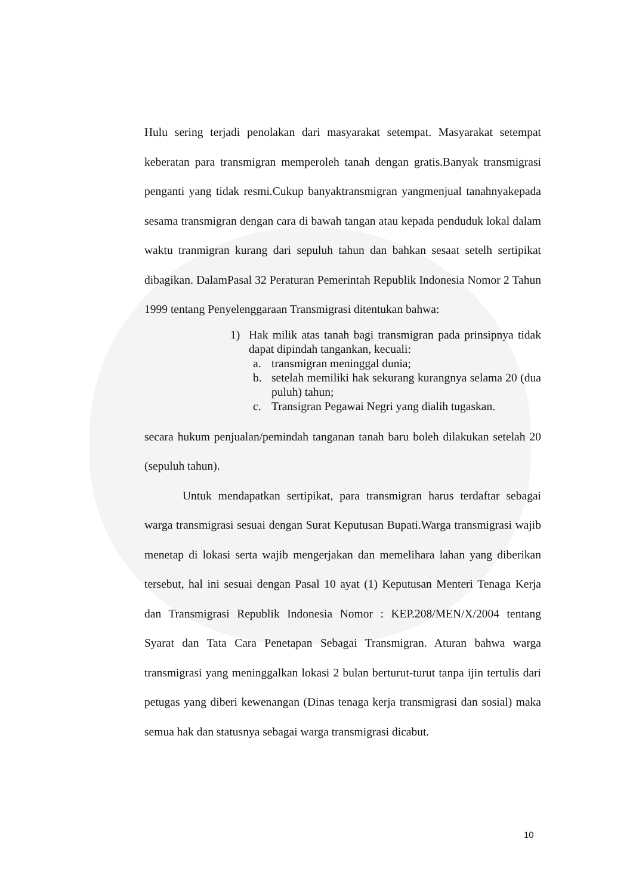Hulu sering terjadi penolakan dari masyarakat setempat. Masyarakat setempat keberatan para transmigran memperoleh tanah dengan gratis.Banyak transmigrasi penganti yang tidak resmi.Cukup banyaktransmigran yangmenjual tanahnyakepada sesama transmigran dengan cara di bawah tangan atau kepada penduduk lokal dalam waktu tranmigran kurang dari sepuluh tahun dan bahkan sesaat setelh sertipikat dibagikan. DalamPasal 32 Peraturan Pemerintah Republik Indonesia Nomor 2 Tahun 1999 tentang Penyelenggaraan Transmigrasi ditentukan bahwa:
1) Hak milik atas tanah bagi transmigran pada prinsipnya tidak dapat dipindah tangankan, kecuali:
a. transmigran meninggal dunia;
b. setelah memiliki hak sekurang kurangnya selama 20 (dua puluh) tahun;
c. Transigran Pegawai Negri yang dialih tugaskan.
secara hukum penjualan/pemindah tanganan tanah baru boleh dilakukan setelah 20 (sepuluh tahun).
Untuk mendapatkan sertipikat, para transmigran harus terdaftar sebagai warga transmigrasi sesuai dengan Surat Keputusan Bupati.Warga transmigrasi wajib menetap di lokasi serta wajib mengerjakan dan memelihara lahan yang diberikan tersebut, hal ini sesuai dengan Pasal 10 ayat (1) Keputusan Menteri Tenaga Kerja dan Transmigrasi Republik Indonesia Nomor : KEP.208/MEN/X/2004 tentang Syarat dan Tata Cara Penetapan Sebagai Transmigran. Aturan bahwa warga transmigrasi yang meninggalkan lokasi 2 bulan berturut-turut tanpa ijin tertulis dari petugas yang diberi kewenangan (Dinas tenaga kerja transmigrasi dan sosial) maka semua hak dan statusnya sebagai warga transmigrasi dicabut.
10